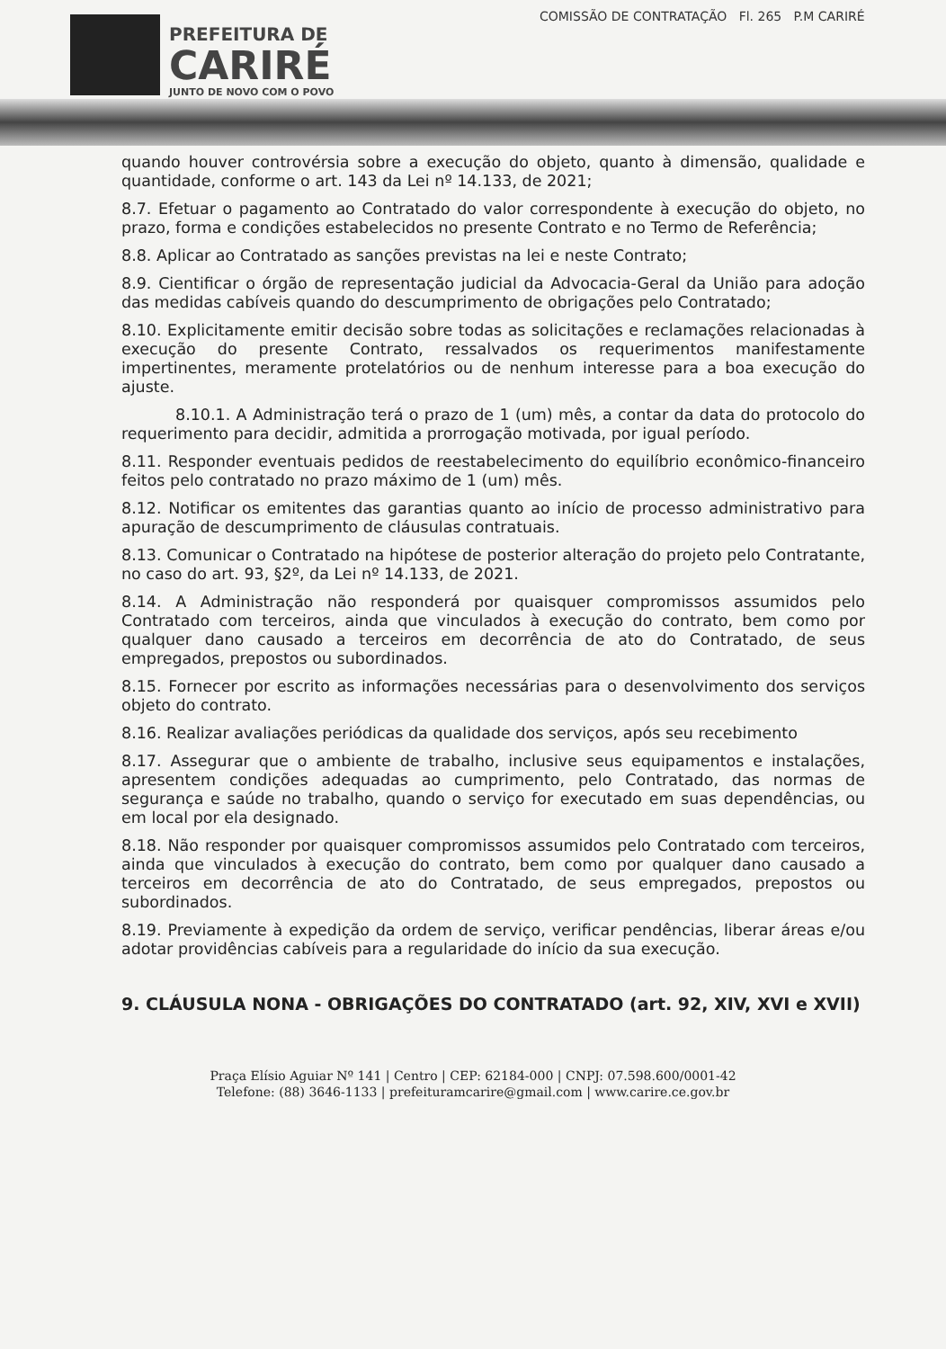PREFEITURA DE
CARIRÉ
JUNTO DE NOVO COM O POVO
COMISSÃO DE CONTRATAÇÃO Fl. 265 P.M CARIRÉ
quando houver controvérsia sobre a execução do objeto, quanto à dimensão, qualidade e quantidade, conforme o art. 143 da Lei nº 14.133, de 2021;
8.7. Efetuar o pagamento ao Contratado do valor correspondente à execução do objeto, no prazo, forma e condições estabelecidos no presente Contrato e no Termo de Referência;
8.8. Aplicar ao Contratado as sanções previstas na lei e neste Contrato;
8.9. Cientificar o órgão de representação judicial da Advocacia-Geral da União para adoção das medidas cabíveis quando do descumprimento de obrigações pelo Contratado;
8.10. Explicitamente emitir decisão sobre todas as solicitações e reclamações relacionadas à execução do presente Contrato, ressalvados os requerimentos manifestamente impertinentes, meramente protelatórios ou de nenhum interesse para a boa execução do ajuste.
8.10.1. A Administração terá o prazo de 1 (um) mês, a contar da data do protocolo do requerimento para decidir, admitida a prorrogação motivada, por igual período.
8.11. Responder eventuais pedidos de reestabelecimento do equilíbrio econômico-financeiro feitos pelo contratado no prazo máximo de 1 (um) mês.
8.12. Notificar os emitentes das garantias quanto ao início de processo administrativo para apuração de descumprimento de cláusulas contratuais.
8.13. Comunicar o Contratado na hipótese de posterior alteração do projeto pelo Contratante, no caso do art. 93, §2º, da Lei nº 14.133, de 2021.
8.14. A Administração não responderá por quaisquer compromissos assumidos pelo Contratado com terceiros, ainda que vinculados à execução do contrato, bem como por qualquer dano causado a terceiros em decorrência de ato do Contratado, de seus empregados, prepostos ou subordinados.
8.15. Fornecer por escrito as informações necessárias para o desenvolvimento dos serviços objeto do contrato.
8.16. Realizar avaliações periódicas da qualidade dos serviços, após seu recebimento
8.17. Assegurar que o ambiente de trabalho, inclusive seus equipamentos e instalações, apresentem condições adequadas ao cumprimento, pelo Contratado, das normas de segurança e saúde no trabalho, quando o serviço for executado em suas dependências, ou em local por ela designado.
8.18. Não responder por quaisquer compromissos assumidos pelo Contratado com terceiros, ainda que vinculados à execução do contrato, bem como por qualquer dano causado a terceiros em decorrência de ato do Contratado, de seus empregados, prepostos ou subordinados.
8.19. Previamente à expedição da ordem de serviço, verificar pendências, liberar áreas e/ou adotar providências cabíveis para a regularidade do início da sua execução.
9. CLÁUSULA NONA - OBRIGAÇÕES DO CONTRATADO (art. 92, XIV, XVI e XVII)
Praça Elísio Aguiar Nº 141 | Centro | CEP: 62184-000 | CNPJ: 07.598.600/0001-42
Telefone: (88) 3646-1133 | prefeituramcarire@gmail.com | www.carire.ce.gov.br